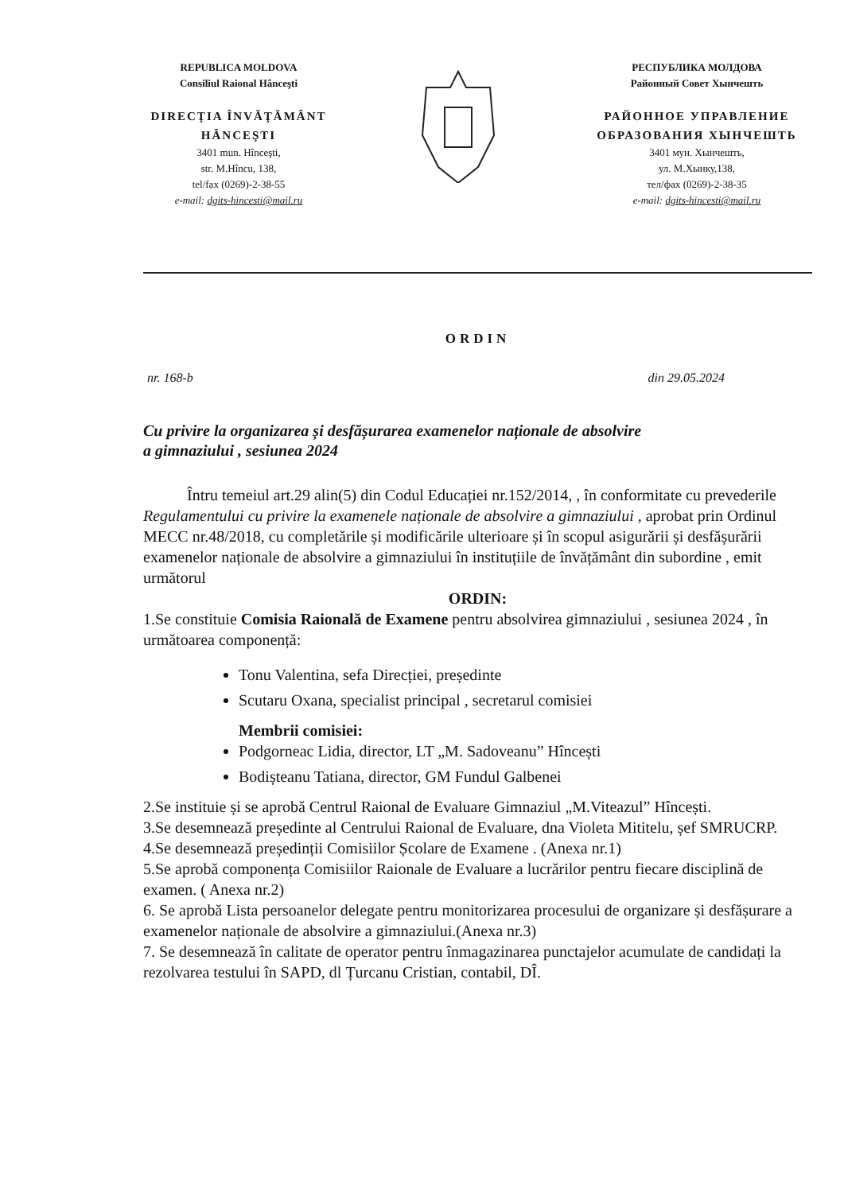REPUBLICA MOLDOVA
Consiliul Raional Hânceşti
DIRECŢIA ÎNVĂŢĂMÂNT
HÂNCEŞTI
3401 mun. Hînceşti,
str. M.Hîncu, 138,
tel/fax (0269)-2-38-55
e-mail: dgits-hincesti@mail.ru
РЕСПУБЛИКА МОЛДОВА
Районный Совет Хынчешть
РАЙОННОЕ УПРАВЛЕНИЕ
ОБРАЗОВАНИЯ ХЫНЧЕШТЬ
3401 мун. Хынчешть,
ул. М.Хынку,138,
тел/фах (0269)-2-38-35
e-mail: dgits-hincesti@mail.ru
ORDIN
nr. 168-b din 29.05.2024
Cu privire la organizarea și desfășurarea examenelor naționale de absolvire
a gimnaziului , sesiunea 2024
Întru temeiul art.29 alin(5) din Codul Educației nr.152/2014, , în conformitate cu prevederile Regulamentului cu privire la examenele naționale de absolvire a gimnaziului , aprobat prin Ordinul MECC nr.48/2018, cu completările și modificările ulterioare și în scopul asigurării și desfășurării examenelor naționale de absolvire a gimnaziului în instituțiile de învățământ din subordine , emit următorul
ORDIN:
1.Se constituie Comisia Raională de Examene pentru absolvirea gimnaziului , sesiunea 2024 , în următoarea componență:
Tonu Valentina, sefa Direcției, președinte
Scutaru Oxana, specialist principal , secretarul comisiei
Membrii comisiei:
Podgorneac Lidia, director, LT „M. Sadoveanu” Hîncești
Bodișteanu Tatiana, director, GM Fundul Galbenei
2.Se instituie și se aprobă Centrul Raional de Evaluare Gimnaziul „M.Viteazul” Hîncești.
3.Se desemnează președinte al Centrului Raional de Evaluare, dna Violeta Mititelu, șef SMRUCRP.
4.Se desemnează președinții Comisiilor Școlare de Examene . (Anexa nr.1)
5.Se aprobă componența Comisiilor Raionale de Evaluare a lucrărilor pentru fiecare disciplină de examen. ( Anexa nr.2)
6. Se aprobă Lista persoanelor delegate pentru monitorizarea procesului de organizare și desfășurare a examenelor naționale de absolvire a gimnaziului.(Anexa nr.3)
7. Se desemnează în calitate de operator pentru înmagazinarea punctajelor acumulate de candidați la rezolvarea testului în SAPD, dl Țurcanu Cristian, contabil, DÎ.